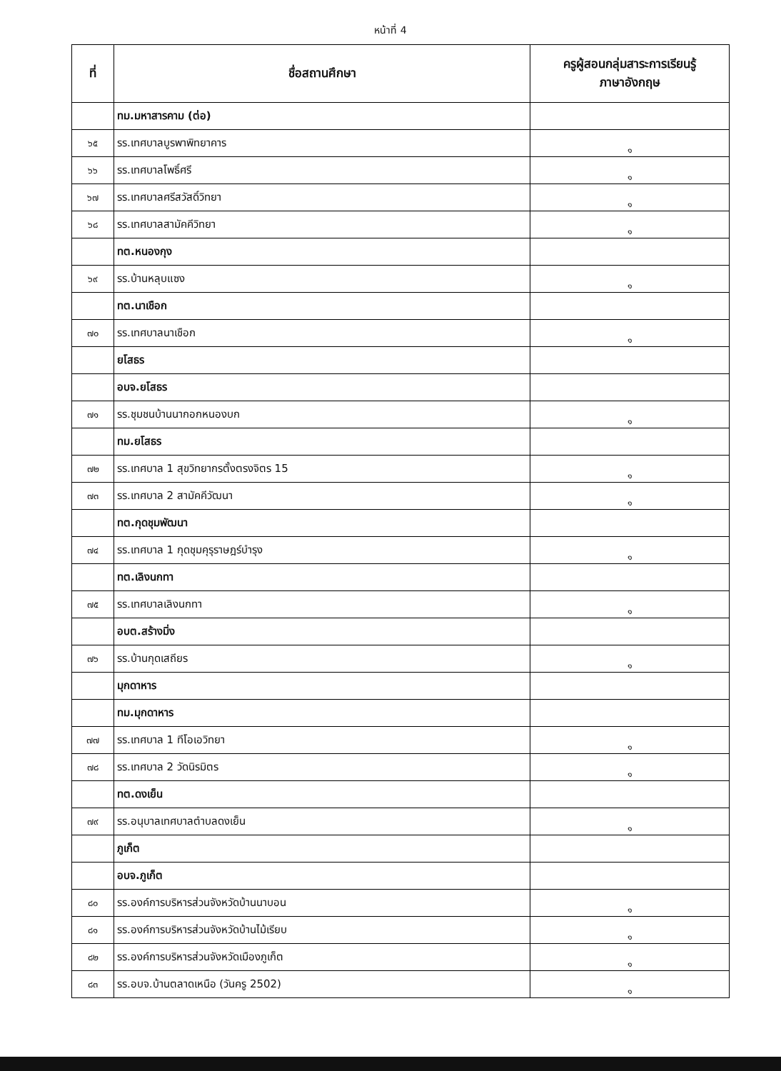หน้าที่ 4
| ที่ | ชื่อสถานศึกษา | ครูผู้สอนกลุ่มสาระการเรียนรู้ ภาษาอังกฤษ |
| --- | --- | --- |
| | ทม.มหาสารคาม (ต่อ) | |
| ๖๕ | รร.เทศบาลบูรพาพิทยาคาร | ๑ |
| ๖๖ | รร.เทศบาลโพธิ์ศรี | ๑ |
| ๖๗ | รร.เทศบาลศรีสวัสดิ์วิทยา | ๑ |
| ๖๘ | รร.เทศบาลสามัคคีวิทยา | ๑ |
| | ทต.หนองกุง | |
| ๖๙ | รร.บ้านหลุบแซง | ๑ |
| | ทต.นาเชือก | |
| ๗๐ | รร.เทศบาลนาเชือก | ๑ |
| | ยโสธร | |
| | อบจ.ยโสธร | |
| ๗๑ | รร.ชุมชนบ้านนากอกหนองบก | ๑ |
| | ทม.ยโสธร | |
| ๗๒ | รร.เทศบาล 1 สุขวิทยากรตั้งตรงจิตร 15 | ๑ |
| ๗๓ | รร.เทศบาล 2 สามัคคีวัฒนา | ๑ |
| | ทต.กุดชุมพัฒนา | |
| ๗๔ | รร.เทศบาล 1 กุดชุมคุรุราษฎร์บำรุง | ๑ |
| | ทต.เลิงนกทา | |
| ๗๕ | รร.เทศบาลเลิงนกทา | ๑ |
| | อบต.สร้างมิ่ง | |
| ๗๖ | รร.บ้านกุดเสถียร | ๑ |
| | มุกดาหาร | |
| | ทม.มุกดาหาร | |
| ๗๗ | รร.เทศบาล 1 ทีโอเอวิทยา | ๑ |
| ๗๘ | รร.เทศบาล 2 วัดนิรมิตร | ๑ |
| | ทต.ดงเย็น | |
| ๗๙ | รร.อนุบาลเทศบาลตำบลดงเย็น | ๑ |
| | ภูเก็ต | |
| | อบจ.ภูเก็ต | |
| ๘๐ | รร.องค์การบริหารส่วนจังหวัดบ้านนาบอน | ๑ |
| ๘๑ | รร.องค์การบริหารส่วนจังหวัดบ้านไม้เรียบ | ๑ |
| ๘๒ | รร.องค์การบริหารส่วนจังหวัดเมืองภูเก็ต | ๑ |
| ๘๓ | รร.อบจ.บ้านตลาดเหนือ (วันครู 2502) | ๑ |